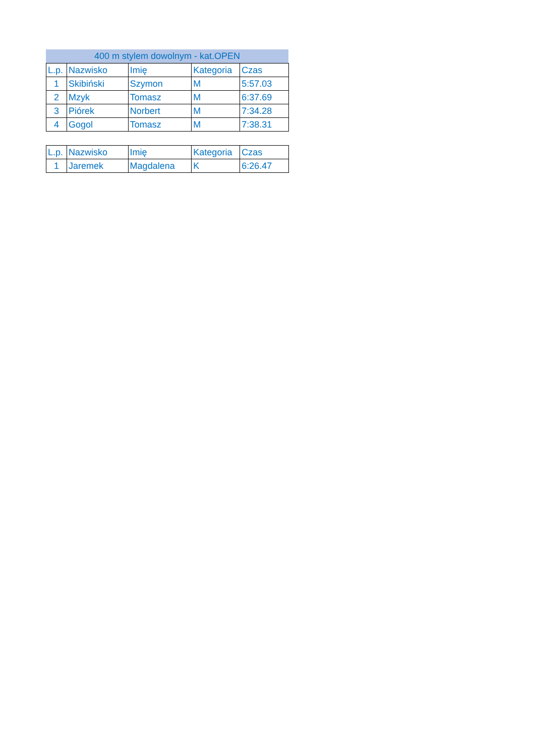400 m stylem dowolnym - kat.OPEN
| L.p. | Nazwisko | Imię | Kategoria | Czas |
| --- | --- | --- | --- | --- |
| 1 | Skibiński | Szymon | M | 5:57.03 |
| 2 | Mzyk | Tomasz | M | 6:37.69 |
| 3 | Piórek | Norbert | M | 7:34.28 |
| 4 | Gogol | Tomasz | M | 7:38.31 |
| L.p. | Nazwisko | Imię | Kategoria | Czas |
| --- | --- | --- | --- | --- |
| 1 | Jaremek | Magdalena | K | 6:26.47 |